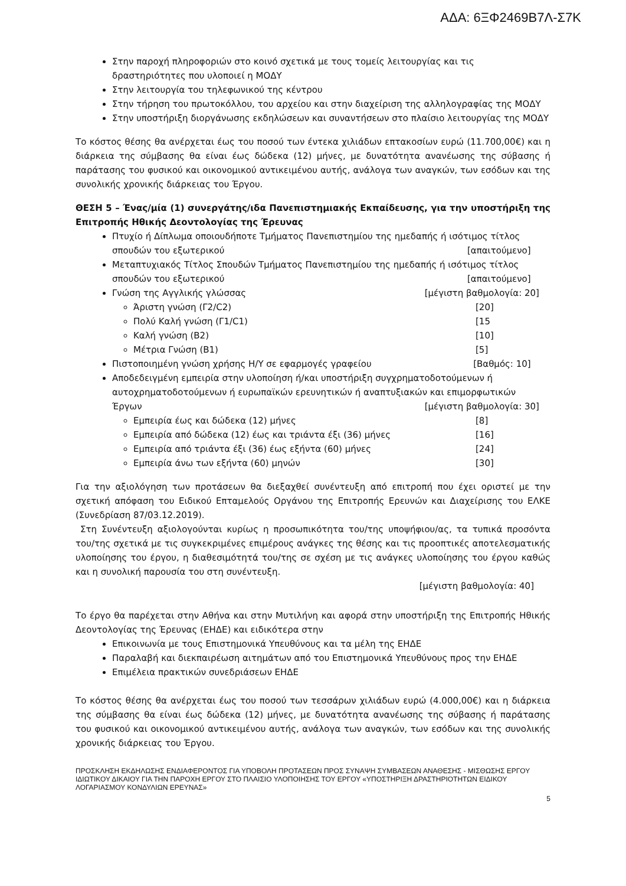ΑΔΑ: 6ΞΦ2469Β7Λ-Σ7Κ
Στην παροχή πληροφοριών στο κοινό σχετικά με τους τομείς λειτουργίας και τις δραστηριότητες που υλοποιεί η ΜΟΔΥ
Στην λειτουργία του τηλεφωνικού της κέντρου
Στην τήρηση του πρωτοκόλλου, του αρχείου και στην διαχείριση της αλληλογραφίας της ΜΟΔΥ
Στην υποστήριξη διοργάνωσης εκδηλώσεων και συναντήσεων στο πλαίσιο λειτουργίας της ΜΟΔΥ
Το κόστος θέσης θα ανέρχεται έως του ποσού των έντεκα χιλιάδων επτακοσίων ευρώ (11.700,00€) και η διάρκεια της σύμβασης θα είναι έως δώδεκα (12) μήνες, με δυνατότητα ανανέωσης της σύβασης ή παράτασης του φυσικού και οικονομικού αντικειμένου αυτής, ανάλογα των αναγκών, των εσόδων και της συνολικής χρονικής διάρκειας του Έργου.
ΘΕΣΗ 5 – Ένας/μία (1) συνεργάτης/ιδα Πανεπιστημιακής Εκπαίδευσης, για την υποστήριξη της Επιτροπής Ηθικής Δεοντολογίας της Έρευνας
Πτυχίο ή Δίπλωμα οποιουδήποτε Τμήματος Πανεπιστημίου της ημεδαπής ή ισότιμος τίτλος
σπουδών του εξωτερικού [απαιτούμενο]
Μεταπτυχιακός Τίτλος Σπουδών Τμήματος Πανεπιστημίου της ημεδαπής ή ισότιμος τίτλος
σπουδών του εξωτερικού [απαιτούμενο]
Γνώση της Αγγλικής γλώσσας [μέγιστη βαθμολογία: 20]
Άριστη γνώση (Γ2/C2) [20]
Πολύ Καλή γνώση (Γ1/C1) [15
Καλή γνώση (Β2) [10]
Μέτρια Γνώση (Β1) [5]
Πιστοποιημένη γνώση χρήσης Η/Υ σε εφαρμογές γραφείου [Βαθμός: 10]
Αποδεδειγμένη εμπειρία στην υλοποίηση ή/και υποστήριξη συγχρηματοδοτούμενων ή αυτοχρηματοδοτούμενων ή ευρωπαϊκών ερευνητικών ή αναπτυξιακών και επιμορφωτικών
Έργων [μέγιστη βαθμολογία: 30]
Εμπειρία έως και δώδεκα (12) μήνες [8]
Εμπειρία από δώδεκα (12) έως και τριάντα έξι (36) μήνες [16]
Εμπειρία από τριάντα έξι (36) έως εξήντα (60) μήνες [24]
Εμπειρία άνω των εξήντα (60) μηνών [30]
Για την αξιολόγηση των προτάσεων θα διεξαχθεί συνέντευξη από επιτροπή που έχει οριστεί με την σχετική απόφαση του Ειδικού Επταμελούς Οργάνου της Επιτροπής Ερευνών και Διαχείρισης του ΕΛΚΕ (Συνεδρίαση 87/03.12.2019).
Στη Συνέντευξη αξιολογούνται κυρίως η προσωπικότητα του/της υποψήφιου/ας, τα τυπικά προσόντα του/της σχετικά με τις συγκεκριμένες επιμέρους ανάγκες της θέσης και τις προοπτικές αποτελεσματικής υλοποίησης του έργου, η διαθεσιμότητά του/της σε σχέση με τις ανάγκες υλοποίησης του έργου καθώς και η συνολική παρουσία του στη συνέντευξη.
[μέγιστη βαθμολογία: 40]
Το έργο θα παρέχεται στην Αθήνα και στην Μυτιλήνη και αφορά στην υποστήριξη της Επιτροπής Ηθικής Δεοντολογίας της Έρευνας (ΕΗΔΕ) και ειδικότερα στην
Επικοινωνία με τους Επιστημονικά Υπευθύνους και τα μέλη της ΕΗΔΕ
Παραλαβή και διεκπαιρέωση αιτημάτων από του Επιστημονικά Υπευθύνους προς την ΕΗΔΕ
Επιμέλεια πρακτικών συνεδριάσεων ΕΗΔΕ
Το κόστος θέσης θα ανέρχεται έως του ποσού των τεσσάρων χιλιάδων ευρώ (4.000,00€) και η διάρκεια της σύμβασης θα είναι έως δώδεκα (12) μήνες, με δυνατότητα ανανέωσης της σύβασης ή παράτασης του φυσικού και οικονομικού αντικειμένου αυτής, ανάλογα των αναγκών, των εσόδων και της συνολικής χρονικής διάρκειας του Έργου.
ΠΡΟΣΚΛΗΣΗ ΕΚΔΗΛΩΣΗΣ ΕΝΔΙΑΦΕΡΟΝΤΟΣ ΓΙΑ ΥΠΟΒΟΛΗ ΠΡΟΤΑΣΕΩΝ ΠΡΟΣ ΣΥΝΑΨΗ ΣΥΜΒΑΣΕΩΝ ΑΝΑΘΕΣΗΣ - ΜΙΣΘΩΣΗΣ ΕΡΓΟΥ ΙΔΙΩΤΙΚΟΥ ΔΙΚΑΙΟΥ ΓΙΑ ΤΗΝ ΠΑΡΟΧΗ ΕΡΓΟΥ ΣΤΟ ΠΛΑΙΣΙΟ ΥΛΟΠΟΙΗΣΗΣ ΤΟΥ ΕΡΓΟΥ «ΥΠΟΣΤΗΡΙΞΗ ΔΡΑΣΤΗΡΙΟΤΗΤΩΝ ΕΙΔΙΚΟΥ ΛΟΓΑΡΙΑΣΜΟΥ ΚΟΝΔΥΛΙΩΝ ΕΡΕΥΝΑΣ»
5